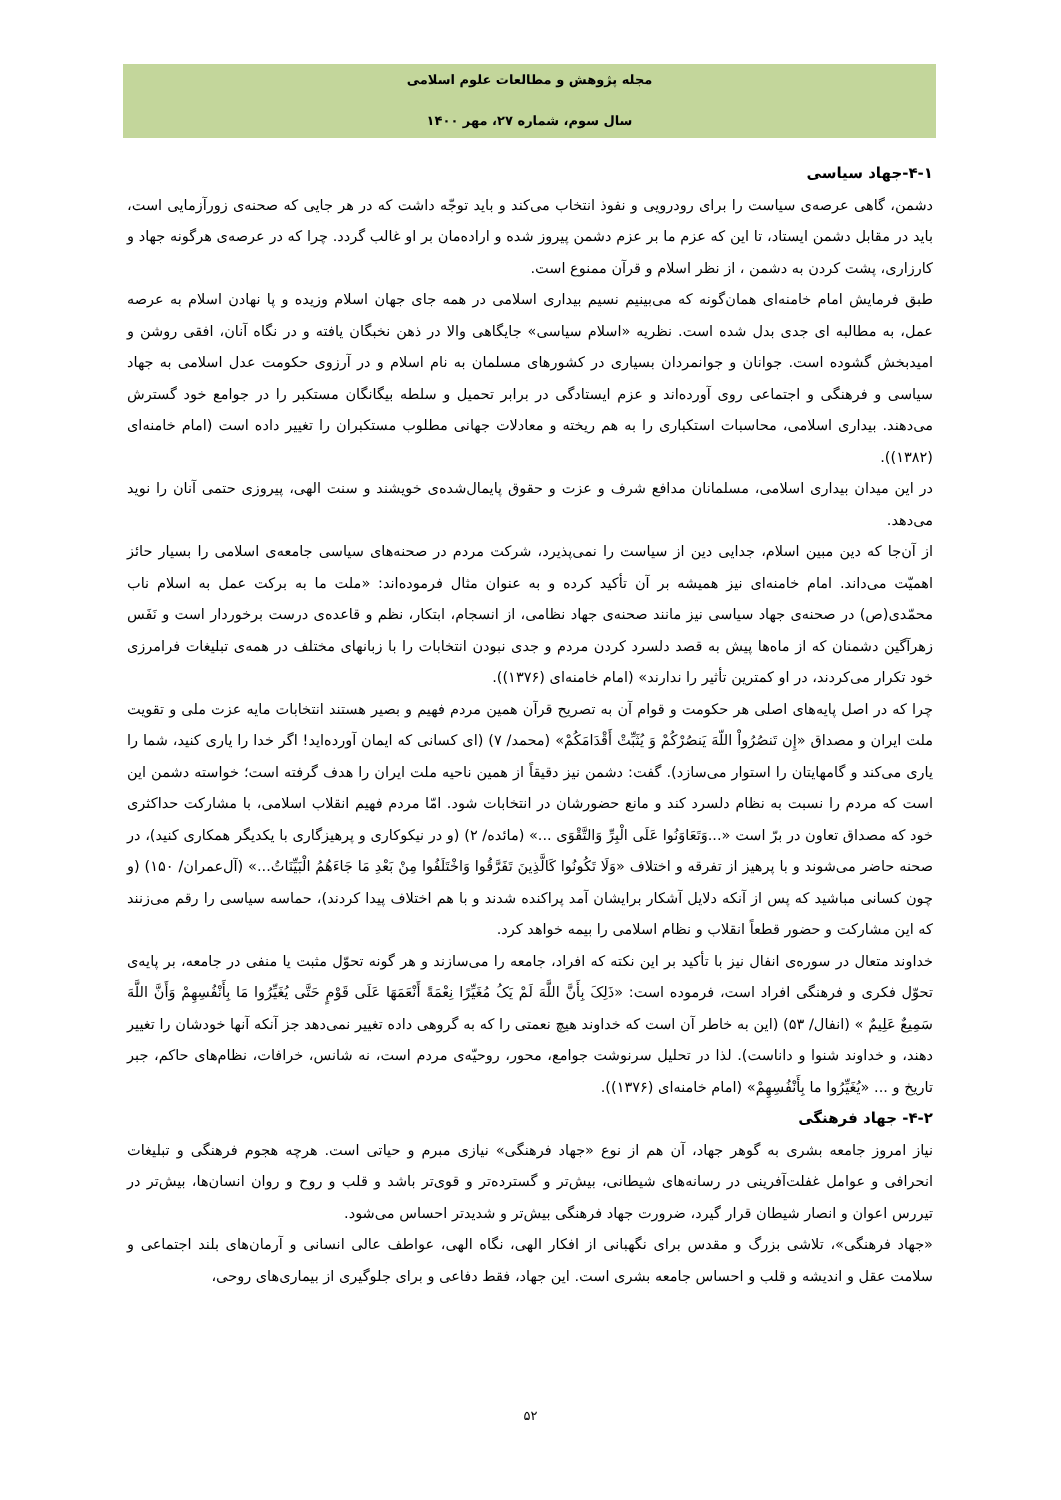مجله پژوهش و مطالعات علوم اسلامی
سال سوم، شماره ۲۷، مهر ۱۴۰۰
۴-۱-جهاد سیاسی
دشمن، گاهی عرصه‌ی سیاست را برای رودرویی و نفوذ انتخاب می‌کند و باید توجّه داشت که در هر جایی که صحنه‌ی زورآزمایی است، باید در مقابل دشمن ایستاد، تا این که عزم ما بر عزم دشمن پیروز شده و اراده‌مان بر او غالب گردد. چرا که در عرصه‌ی هرگونه جهاد و کارزاری، پشت کردن به دشمن ، از نظر اسلام و قرآن ممنوع است.
طبق فرمایش امام خامنه‌ای همان‌گونه که می‌بینیم نسیم بیداری اسلامی در همه جای جهان اسلام وزیده و پا نهادن اسلام به عرصه عمل، به مطالبه ای جدی بدل شده است. نظریه «اسلام سیاسی» جایگاهی والا در ذهن نخبگان یافته و در نگاه آنان، افقی روشن و امیدبخش گشوده است. جوانان و جوانمردان بسیاری در کشورهای مسلمان به نام اسلام و در آرزوی حکومت عدل اسلامی به جهاد سیاسی و فرهنگی و اجتماعی روی آورده‌اند و عزم ایستادگی در برابر تحمیل و سلطه بیگانگان مستکبر را در جوامع خود گسترش می‌دهند. بیداری اسلامی، محاسبات استکباری را به هم ریخته و معادلات جهانی مطلوب مستکبران را تغییر داده است (امام خامنه‌ای (۱۳۸۲)).
در این میدان بیداری اسلامی، مسلمانان مدافع شرف و عزت و حقوق پایمال‌شده‌ی خویشند و سنت الهی، پیروزی حتمی آنان را نوید می‌دهد.
از آن‌جا که دین مبین اسلام، جدایی دین از سیاست را نمی‌پذیرد، شرکت مردم در صحنه‌های سیاسی جامعه‌ی اسلامی را بسیار حائز اهمیّت می‌داند. امام خامنه‌ای نیز همیشه بر آن تأکید کرده و به عنوان مثال فرموده‌اند: «ملت ما به برکت عمل به اسلام ناب محمّدی(ص) در صحنه‌ی جهاد سیاسی نیز مانند صحنه‌ی جهاد نظامی، از انسجام، ابتکار، نظم و قاعده‌ی درست برخوردار است و نَفَس زهرآگین دشمنان که از ماه‌ها پیش به قصد دلسرد کردن مردم و جدی نبودن انتخابات را با زبانهای مختلف در همه‌ی تبلیغات فرامرزی خود تکرار می‌کردند، در او کمترین تأثیر را ندارند» (امام خامنه‌ای (۱۳۷۶)).
چرا که در اصل پایه‌های اصلی هر حکومت و قوام آن به تصریح قرآن همین مردم فهیم و بصیر هستند انتخابات مایه عزت ملی و تقویت ملت ایران و مصداق «إِن تَنصُرُواْ اللّهَ یَنصُرْکُمْ وَ یُثَبِّتْ أَقْدَامَکُمْ» (محمد/ ۷) (ای کسانی که ایمان آورده‌اید! اگر خدا را یاری کنید، شما را یاری می‌کند و گامهایتان را استوار می‌سازد). گفت: دشمن نیز دقیقاً از همین ناحیه ملت ایران را هدف گرفته است؛ خواسته دشمن این است که مردم را نسبت به نظام دلسرد کند و مانع حضورشان در انتخابات شود. امّا مردم فهیم انقلاب اسلامی، با مشارکت حداکثری خود که مصداق تعاون در برّ است «...وَتَعَاوَنُوا عَلَی الْبِرِّ وَالتَّقْوَی ...» (مائده/ ۲) (و در نیکوکاری و پرهیزگاری با یکدیگر همکاری کنید)، در صحنه حاضر می‌شوند و با پرهیز از تفرقه و اختلاف «وَلَا تَکُونُوا کَالَّذِینَ تَفَرَّقُوا وَاخْتَلَفُوا مِنْ بَعْدِ مَا جَاءَهُمُ الْبَیِّنَاتُ...» (آل‌عمران/ ۱۵۰) (و چون کسانی مباشید که پس از آنکه دلایل آشکار برایشان آمد پراکنده شدند و با هم اختلاف پیدا کردند)، حماسه سیاسی را رقم می‌زنند که این مشارکت و حضور قطعاً انقلاب و نظام اسلامی را بیمه خواهد کرد.
خداوند متعال در سوره‌ی انفال نیز با تأکید بر این نکته که افراد، جامعه را می‌سازند و هر گونه تحوّل مثبت یا منفی در جامعه، بر پایه‌ی تحوّل فکری و فرهنگی افراد است، فرموده است: «ذَلِکَ بِأَنَّ اللَّهَ لَمْ یَکُ مُغَیِّرًا نِعْمَةً أَنْعَمَهَا عَلَی قَوْمٍ حَتَّی یُغَیِّرُوا مَا بِأَنْفُسِهِمْ وَأَنَّ اللَّهَ سَمِیعٌ عَلِیمٌ » (انفال/ ۵۳) (این به خاطر آن است که خداوند هیچ نعمتی را که به گروهی داده تغییر نمی‌دهد جز آنکه آنها خودشان را تغییر دهند، و خداوند شنوا و داناست). لذا در تحلیل سرنوشت جوامع، محور، روحیّه‌ی مردم است، نه شانس، خرافات، نظام‌های حاکم، جبر تاریخ و ... «یُغَیِّرُوا ما بِأَنْفُسِهِمْ» (امام خامنه‌ای (۱۳۷۶)).
۴-۲- جهاد فرهنگی
نیاز امروز جامعه بشری به گوهر جهاد، آن هم از نوع «جهاد فرهنگی» نیازی مبرم و حیاتی است. هرچه هجوم فرهنگی و تبلیغات انحرافی و عوامل غفلت‌آفرینی در رسانه‌های شیطانی، بیش‌تر و گسترده‌تر و قوی‌تر باشد و قلب و روح و روان انسان‌ها، بیش‌تر در تیررس اعوان و انصار شیطان قرار گیرد، ضرورت جهاد فرهنگی بیش‌تر و شدیدتر احساس می‌شود.
«جهاد فرهنگی»، تلاشی بزرگ و مقدس برای نگهبانی از افکار الهی، نگاه الهی، عواطف عالی انسانی و آرمان‌های بلند اجتماعی و سلامت عقل و اندیشه و قلب و احساس جامعه بشری است. این جهاد، فقط دفاعی و برای جلوگیری از بیماری‌های روحی،
۵۲